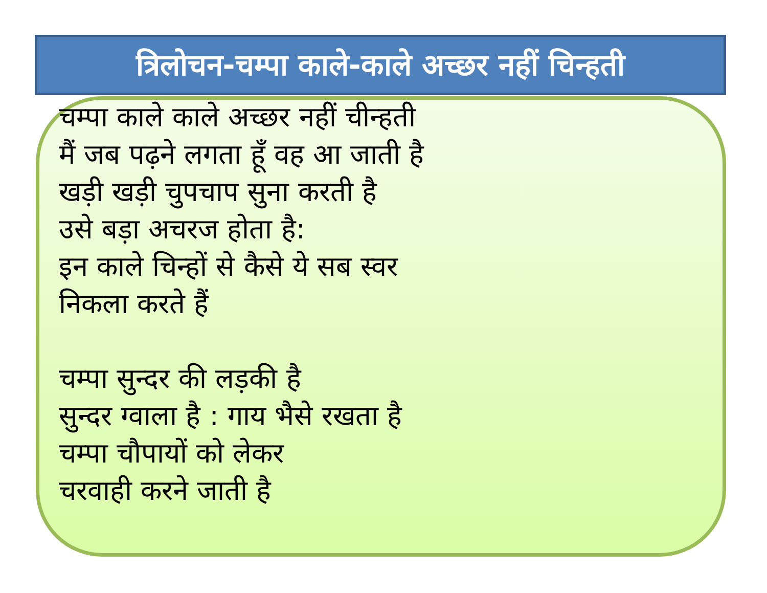त्रिलोचन-चम्पा काले-काले अच्छर नहीं चिन्हती
चम्पा काले काले अच्छर नहीं चीन्हती
मैं जब पढ़ने लगता हूँ वह आ जाती है
खड़ी खड़ी चुपचाप सुना करती है
उसे बड़ा अचरज होता है:
इन काले चिन्हों से कैसे ये सब स्वर
निकला करते हैं
चम्पा सुन्दर की लड़की है
सुन्दर ग्वाला है : गाय भैसे रखता है
चम्पा चौपायों को लेकर
चरवाही करने जाती है